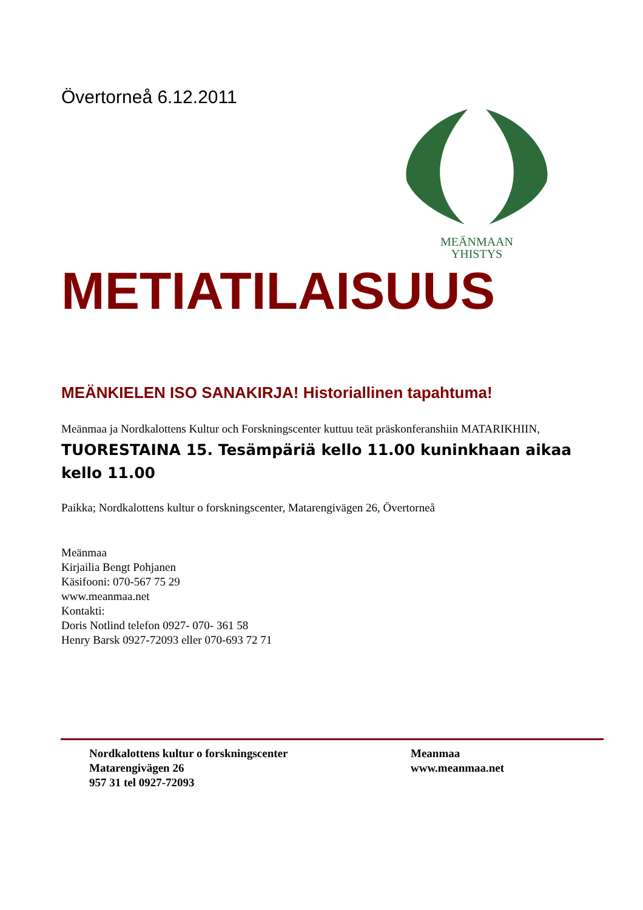Övertorneå 6.12.2011
MEÄNMAAN
YHISTYS
METIATILAISUUS
MEÄNKIELEN ISO SANAKIRJA! Historiallinen tapahtuma!
Meänmaa ja Nordkalottens Kultur och Forskningscenter kuttuu teät präskonferanshiin MATARIKHIIN,
TUORESTAINA 15. Tesämpäriä kello 11.00 kuninkhaan aikaa kello 11.00
Paikka; Nordkalottens kultur o forskningscenter, Matarengivägen 26, Övertorneå
Meänmaa
Kirjailia Bengt Pohjanen
Käsifooni: 070-567 75 29
www.meanmaa.net
Kontakti:
Doris Notlind telefon 0927- 070- 361 58
Henry Barsk 0927-72093 eller 070-693 72 71
Nordkalottens kultur o forskningscenter
Matarengivägen 26
957 31 tel 0927-72093
Meanmaa
www.meanmaa.net